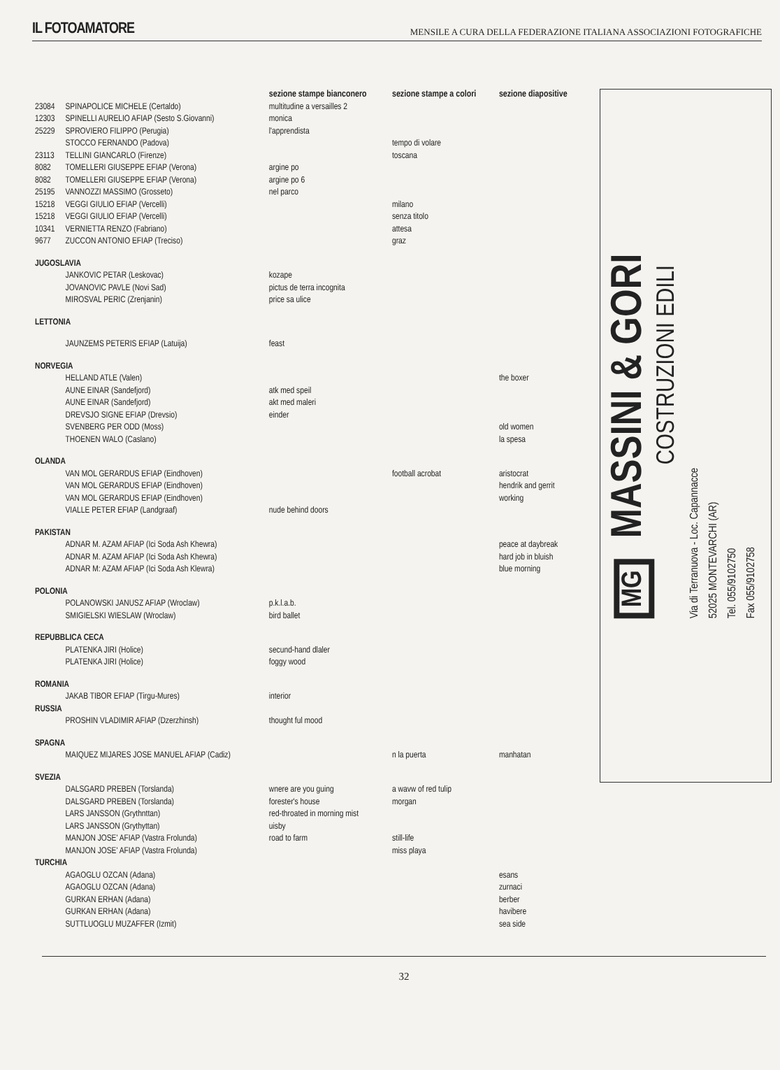IL FOTOAMATORE MENSILE A CURA DELLA FEDERAZIONE ITALIANA ASSOCIAZIONI FOTOGRAFICHE
| | | sezione stampe bianconero | sezione stampe a colori | sezione diapositive |
| --- | --- | --- | --- | --- |
| 23084 | SPINAPOLICE MICHELE (Certaldo) | multitudine a versailles 2 | | |
| 12303 | SPINELLI AURELIO AFIAP (Sesto S.Giovanni) | monica | | |
| 25229 | SPROVIERO FILIPPO (Perugia) | l'apprendista | | |
| | STOCCO FERNANDO (Padova) | | tempo di volare | |
| 23113 | TELLINI GIANCARLO (Firenze) | | toscana | |
| 8082 | TOMELLERI GIUSEPPE EFIAP (Verona) | argine po | | |
| 8082 | TOMELLERI GIUSEPPE EFIAP (Verona) | argine po 6 | | |
| 25195 | VANNOZZI MASSIMO (Grosseto) | nel parco | | |
| 15218 | VEGGI GIULIO EFIAP (Vercelli) | | milano | |
| 15218 | VEGGI GIULIO EFIAP (Vercelli) | | senza titolo | |
| 10341 | VERNIETTA RENZO (Fabriano) | | attesa | |
| 9677 | ZUCCON ANTONIO EFIAP (Treciso) | | graz | |
| JUGOSLAVIA | | | | |
| | JANKOVIC PETAR (Leskovac) | kozape | | |
| | JOVANOVIC PAVLE (Novi Sad) | pictus de terra incognita | | |
| | MIROSVAL PERIC (Zrenjanin) | price sa ulice | | |
| LETTONIA | | | | |
| | JAUNZEMS PETERIS EFIAP (Latuija) | feast | | |
| NORVEGIA | | | | |
| | HELLAND ATLE (Valen) | | | the boxer |
| | AUNE EINAR (Sandefjord) | atk med speil | | |
| | AUNE EINAR (Sandefjord) | akt med maleri | | |
| | DREVSJO SIGNE EFIAP (Drevsio) | einder | | |
| | SVENBERG PER ODD (Moss) | | | old women |
| | THOENEN WALO (Caslano) | | | la spesa |
| OLANDA | | | | |
| | VAN MOL GERARDUS EFIAP (Eindhoven) | | football acrobat | aristocrat |
| | VAN MOL GERARDUS EFIAP (Eindhoven) | | | hendrik and gerrit |
| | VAN MOL GERARDUS EFIAP (Eindhoven) | | | working |
| | VIALLE PETER EFIAP (Landgraaf) | nude behind doors | | |
| PAKISTAN | | | | |
| | ADNAR M. AZAM AFIAP (Ici Soda Ash Khewra) | | | peace at daybreak |
| | ADNAR M. AZAM AFIAP (Ici Soda Ash Khewra) | | | hard job in bluish |
| | ADNAR M: AZAM AFIAP (Ici Soda Ash Klewra) | | | blue morning |
| POLONIA | | | | |
| | POLANOWSKI JANUSZ AFIAP (Wroclaw) | p.k.l.a.b. | | |
| | SMIGIELSKI WIESLAW (Wroclaw) | bird ballet | | |
| REPUBBLICA CECA | | | | |
| | PLATENKA JIRI (Holice) | secund-hand dlaler | | |
| | PLATENKA JIRI (Holice) | foggy wood | | |
| ROMANIA | | | | |
| | JAKAB TIBOR EFIAP (Tirgu-Mures) | interior | | |
| RUSSIA | | | | |
| | PROSHIN VLADIMIR AFIAP (Dzerzhinsh) | thought ful mood | | |
| SPAGNA | | | | |
| | MAIQUEZ MIJARES JOSE MANUEL AFIAP (Cadiz) | | n la puerta | manhatan |
| SVEZIA | | | | |
| | DALSGARD PREBEN (Torslanda) | wnere are you guing | a wavw of red tulip | |
| | DALSGARD PREBEN (Torslanda) | forester's house | morgan | |
| | LARS JANSSON (Grythnttan) | red-throated in morning mist | | |
| | LARS JANSSON (Grythyttan) | uisby | | |
| | MANJON JOSE' AFIAP (Vastra Frolunda) | road to farm | still-life | |
| | MANJON JOSE' AFIAP (Vastra Frolunda) | | miss playa | |
| TURCHIA | | | | |
| | AGAOGLU OZCAN (Adana) | | | esans |
| | AGAOGLU OZCAN (Adana) | | | zurnaci |
| | GURKAN ERHAN (Adana) | | | berber |
| | GURKAN ERHAN (Adana) | | | havibere |
| | SUTTLUOGLU MUZAFFER (Izmit) | | | sea side |
MG MASSINI & GORI
COSTRUZIONI EDILI
Via di Terranuova - Loc. Capannacce
52025 MONTEVARCHI (AR)
Tel. 055/9102750
Fax 055/9102758
32